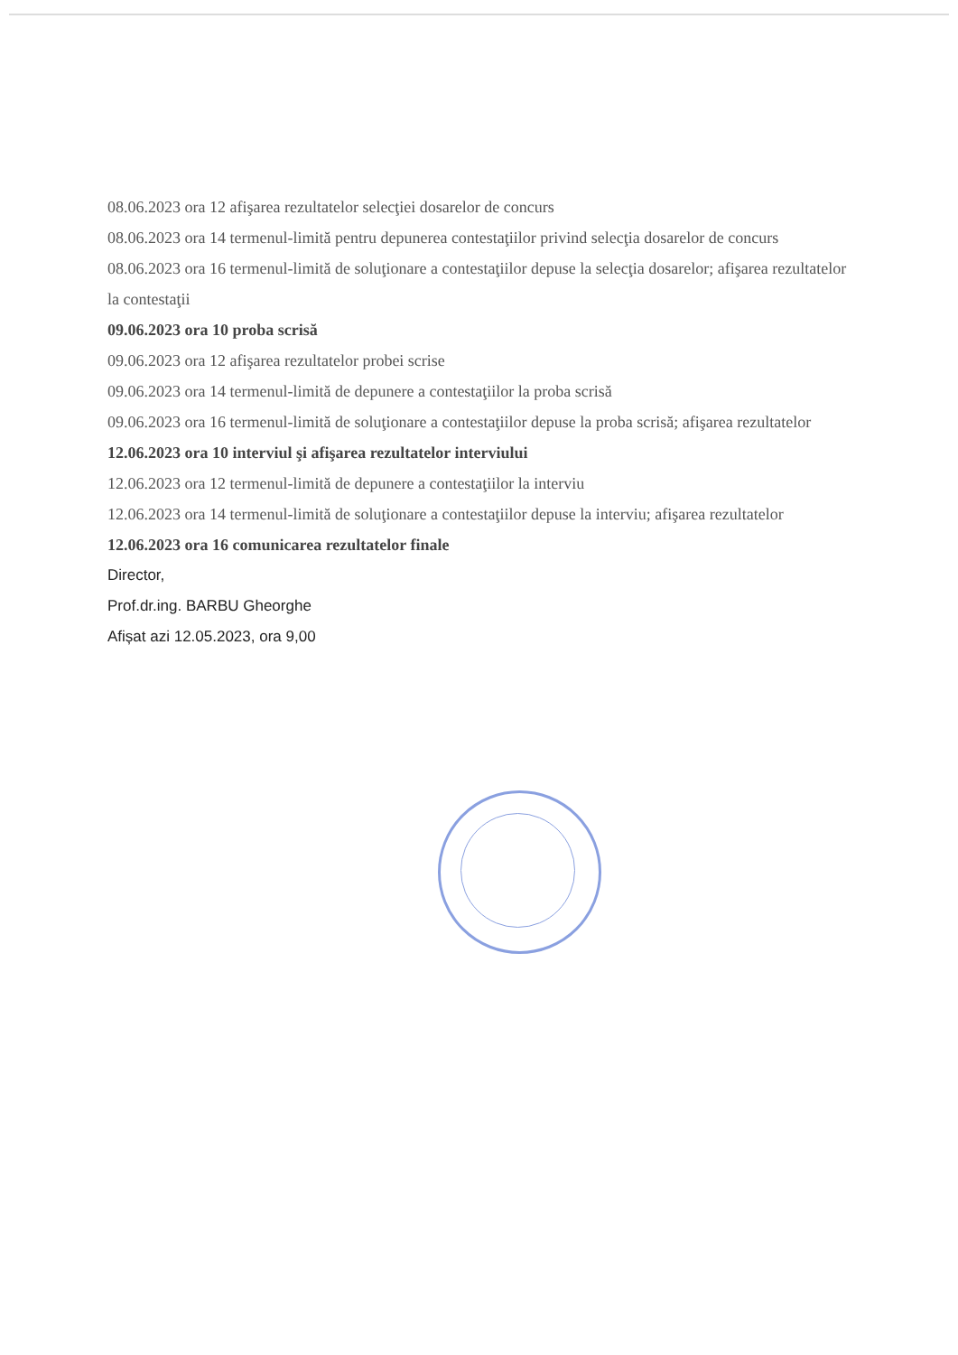08.06.2023 ora 12 afişarea rezultatelor selecţiei dosarelor de concurs
08.06.2023 ora 14 termenul-limită pentru depunerea contestaţiilor privind selecţia dosarelor de concurs
08.06.2023 ora 16 termenul-limită de soluţionare a contestaţiilor depuse la selecţia dosarelor; afişarea rezultatelor la contestaţii
09.06.2023 ora 10 proba scrisă
09.06.2023 ora 12 afişarea rezultatelor probei scrise
09.06.2023 ora 14 termenul-limită de depunere a contestaţiilor la proba scrisă
09.06.2023 ora 16 termenul-limită de soluţionare a contestaţiilor depuse la proba scrisă; afişarea rezultatelor
12.06.2023 ora 10 interviul şi afişarea rezultatelor interviului
12.06.2023 ora 12 termenul-limită de depunere a contestaţiilor la interviu
12.06.2023 ora 14 termenul-limită de soluţionare a contestaţiilor depuse la interviu; afişarea rezultatelor
12.06.2023 ora 16 comunicarea rezultatelor finale
Director,
Prof.dr.ing. BARBU Gheorghe
Afișat azi 12.05.2023, ora 9,00